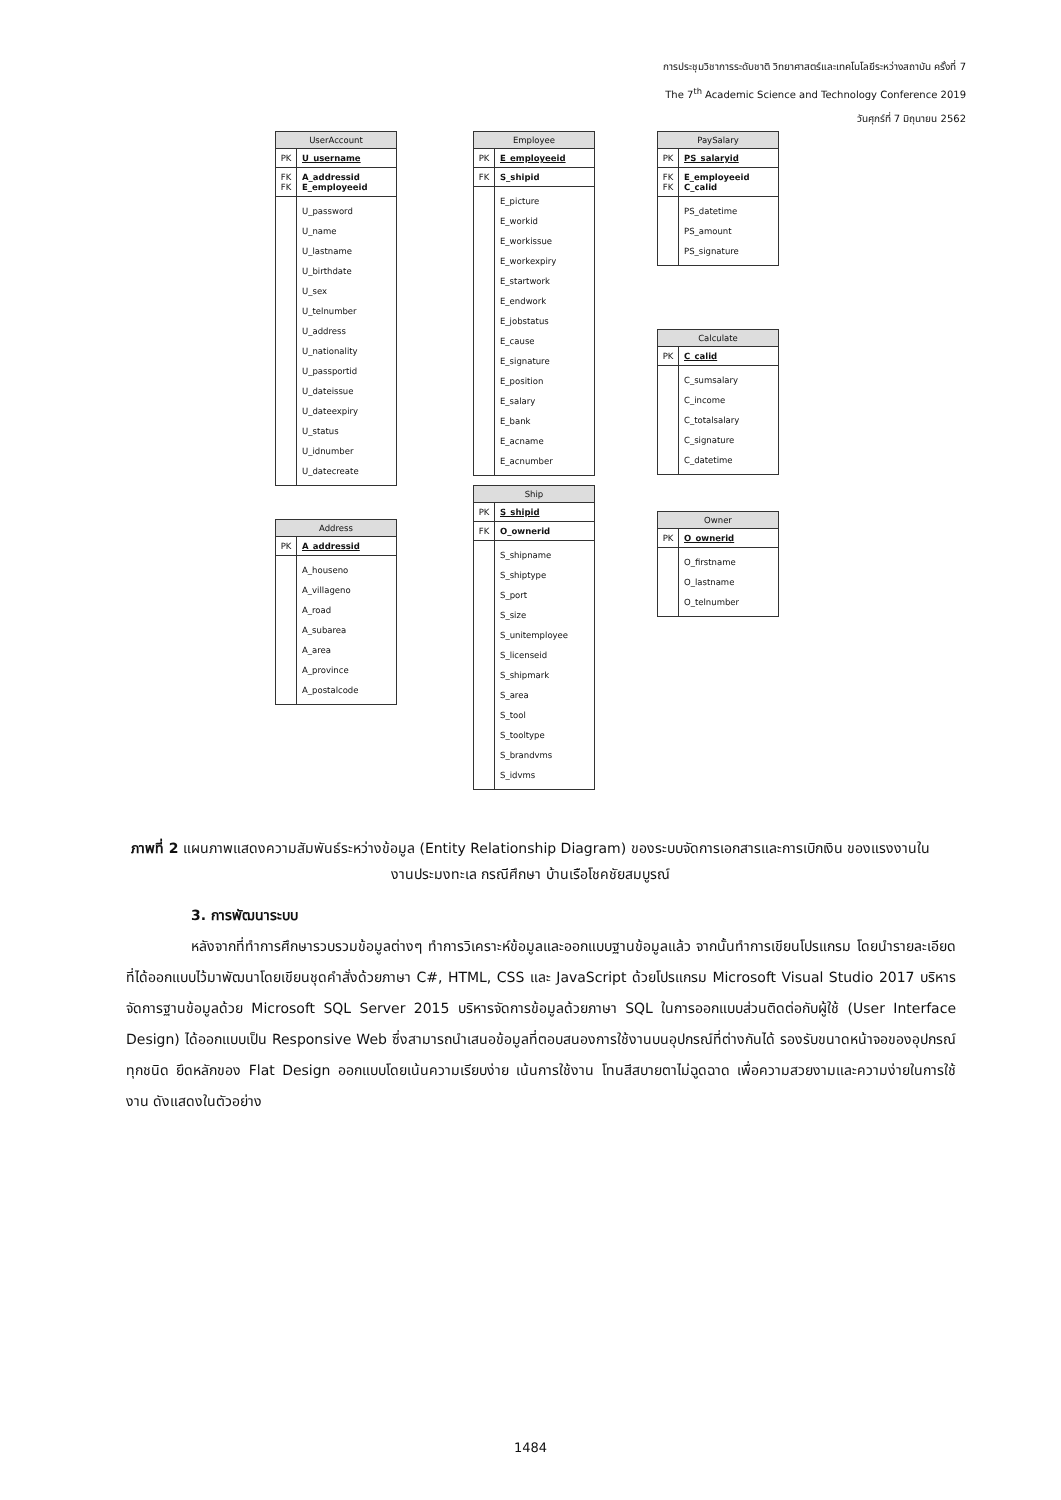การประชุมวิชาการระดับชาติ วิทยาศาสตร์และเทคโนโลยีระหว่างสถาบัน ครั้งที่ 7
The 7<sup>th</sup> Academic Science and Technology Conference 2019
วันศุกร์ที่ 7 มิถุนายน 2562
UserAccount
PK U_username
FK
FK
A_addressid
E_employeeid
U_password
U_name
U_lastname
U_birthdate
U_sex
U_telnumber
U_address
U_nationality
U_passportid
U_dateissue
U_dateexpiry
U_status
U_idnumber
U_datecreate
Address
PK A_addressid
A_houseno
A_villageno
A_road
A_subarea
A_area
A_province
A_postalcode
Employee
PK E_employeeid
FK S_shipid
E_picture
E_workid
E_workissue
E_workexpiry
E_startwork
E_endwork
E_jobstatus
E_cause
E_signature
E_position
E_salary
E_bank
E_acname
E_acnumber
Ship
PK S_shipid
FK O_ownerid
S_shipname
S_shiptype
S_port
S_size
S_unitemployee
S_licenseid
S_shipmark
S_area
S_tool
S_tooltype
S_brandvms
S_idvms
PaySalary
PK PS_salaryid
FK
FK
E_employeeid
C_calid
PS_datetime
PS_amount
PS_signature
Calculate
PK C_calid
C_sumsalary
C_income
C_totalsalary
C_signature
C_datetime
Owner
PK O_ownerid
O_firstname
O_lastname
O_telnumber
ภาพที่ 2 แผนภาพแสดงความสัมพันธ์ระหว่างข้อมูล (Entity Relationship Diagram) ของระบบจัดการเอกสารและการเบิกเงิน ของแรงงานในงานประมงทะเล กรณีศึกษา บ้านเรือโชคชัยสมบูรณ์
3. การพัฒนาระบบ
หลังจากที่ทำการศึกษารวบรวมข้อมูลต่างๆ ทำการวิเคราะห์ข้อมูลและออกแบบฐานข้อมูลแล้ว จากนั้นทำการเขียนโปรแกรม โดยนำรายละเอียดที่ได้ออกแบบไว้มาพัฒนาโดยเขียนชุดคำสั่งด้วยภาษา C#, HTML, CSS และ JavaScript ด้วยโปรแกรม Microsoft Visual Studio 2017 บริหารจัดการฐานข้อมูลด้วย Microsoft SQL Server 2015 บริหารจัดการข้อมูลด้วยภาษา SQL ในการออกแบบส่วนติดต่อกับผู้ใช้ (User Interface Design) ได้ออกแบบเป็น Responsive Web ซึ่งสามารถนำเสนอข้อมูลที่ตอบสนองการใช้งานบนอุปกรณ์ที่ต่างกันได้ รองรับขนาดหน้าจอของอุปกรณ์ทุกชนิด ยึดหลักของ Flat Design ออกแบบโดยเน้นความเรียบง่าย เน้นการใช้งาน โทนสีสบายตาไม่ฉูดฉาด เพื่อความสวยงามและความง่ายในการใช้งาน ดังแสดงในตัวอย่าง
1484